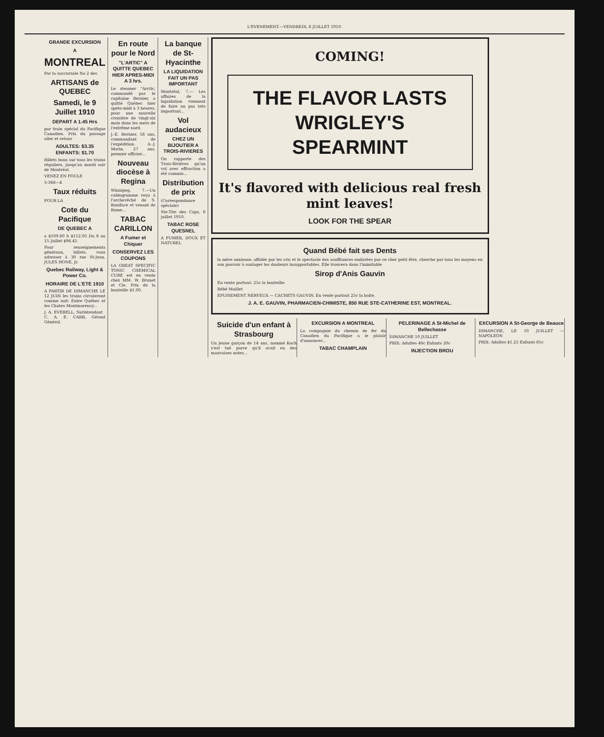L'EVENEMENT.—VENDREDI, 8 JUILLET 1910.
GRANDE EXCURSION
A
MONTREAL
Par la succursale No 2 des
ARTISANS de QUEBEC
Samedi, le 9 Juillet 1910
DEPART A 1.45 Hrs
par train spécial du Pacifique Canadien. Prix du passage aller et retour
ADULTES: $3.35
ENFANTS: $1.70
Billets bons sur tous les trains réguliers, jusqu'au mardi soir de Montréal.
VENEZ EN FOULE
5-368—4
Taux réduits
POUR LA
Cote du Pacifique
DE QUEBEC A
a $109.80 b $112.05 Du 8 au 15 Juillet $96.45
Pour renseignements généraux, billets, vous adresser à 30 rue St-Jean. JULES HONE, Jr.
Quebec Railway, Light & Power Co.
HORAIRE DE L'ETE 1910
A PARTIR DE DIMANCHE LE 12 JUIN les trains circuleront comme suit: Entre Québec et les Chutes Montmorency...
J. A. EVERELL, Surintendant C. A. E. CARR, Gérant Général.
En route pour le Nord
"L'ARTIC" A QUITTE QUEBEC HIER APRES-MIDI A 3 hrs.
Le steamer "Arctic, commandé par le capitaine Bernier, a quitté Québec hier après-midi à 3 heures, pour une nouvelle croisière de vingt-six mois dans les mers de l'extrême nord.
J.-E. Bernier, 58 ans, commandant de l'expédition. A.-J. Morin, 27 ans, premier officier...
Nouveau diocèse à Regina
Winnipeg, 7.—Un cablogramme reçu à l'archevêché de S. Boniface et venant de Rome...
TABAC CARILLON
A Fumer et Chiquer
CONSERVEZ LES COUPONS
LA GREAT SPECIFIC TONIC CHEMICAL CURE est en vente chez MM. W. Brunet et Cie. Prix de la bouteille $1.00.
La banque de St-Hyacinthe
LA LIQUIDATION FAIT UN PAS IMPORTANT
Montréal, 7.— Les affaires de la liquidation viennent de faire un pas très important...
Vol audacieux
CHEZ UN BIJOUTIER A TROIS-RIVIERES
On rapporte des Trois-Rivières qu'un vol avec effraction a été commis...
Distribution de prix
(Correspondance spéciale)
Ste-Tite des Caps, 6 juillet 1910.
TABAC ROSE QUESNEL
A FUMER, DOUX ET NATUREL
COMING!
THE FLAVOR LASTS
WRIGLEY'S SPEARMINT
It's flavored with delicious real fresh mint leaves!
LOOK FOR THE SPEAR
Quand Bébé fait ses Dents
la mère anxieuse, affolée par les cris et le spectacle des souffrances endurées par ce cher petit être, cherche par tous les moyens en son pouvoir à soulager les douleurs insupportables. Elle trouvera dans l'inimitable
Sirop d'Anis Gauvin
En vente partout: 25c la bouteille.
Bébé Maillet
EPUISEMENT NERVEUX — CACHETS GAUVIN. En vente partout 25c la boite.
J. A. E. GAUVIN, PHARMACIEN-CHIMISTE, 850 RUE STE-CATHERINE EST, MONTREAL.
Suicide d'un enfant à Strasbourg
Un jeune garçon de 14 ans, nommé Koch s'est tué parce qu'il avait eu des mauvaises notes...
EXCURSION A MONTREAL
La compagnie du chemin de fer du Canadien du Pacifique a le plaisir d'annoncer...
TABAC CHAMPLAIN
PELERINAGE A St-Michel de Bellechasse
DIMANCHE 10 JUILLET
PRIX: Adultes 40c Enfants 20c
INJECTION BROU
EXCURSION A St-George de Beauce
DIMANCHE, LE 10 JUILLET — NAPOLEON
PRIX: Adultes $1.25 Enfants 65c